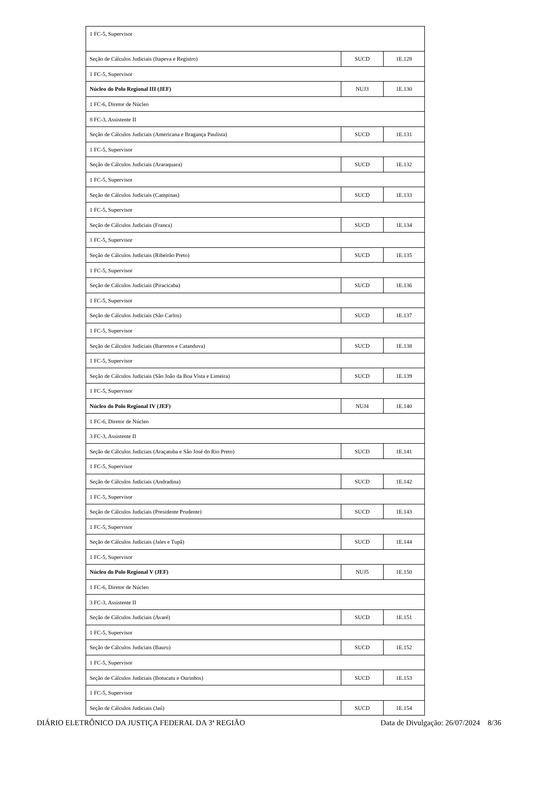| 1 FC-5, Supervisor | | |
| Seção de Cálculos Judiciais (Itapeva e Registro) | SUCD | 1E.128 |
| 1 FC-5, Supervisor | | |
| Núcleo do Polo Regional III (JEF) | NUJ3 | 1E.130 |
| 1 FC-6, Diretor de Núcleo | | |
| 8 FC-3, Assistente II | | |
| Seção de Cálculos Judiciais (Americana e Bragança Paulista) | SUCD | 1E.131 |
| 1 FC-5, Supervisor | | |
| Seção de Cálculos Judiciais (Araraquara) | SUCD | 1E.132 |
| 1 FC-5, Supervisor | | |
| Seção de Cálculos Judiciais (Campinas) | SUCD | 1E.133 |
| 1 FC-5, Supervisor | | |
| Seção de Cálculos Judiciais (Franca) | SUCD | 1E.134 |
| 1 FC-5, Supervisor | | |
| Seção de Cálculos Judiciais (Ribeirão Preto) | SUCD | 1E.135 |
| 1 FC-5, Supervisor | | |
| Seção de Cálculos Judiciais (Piracicaba) | SUCD | 1E.136 |
| 1 FC-5, Supervisor | | |
| Seção de Cálculos Judiciais (São Carlos) | SUCD | 1E.137 |
| 1 FC-5, Supervisor | | |
| Seção de Cálculos Judiciais (Barretos e Catanduva) | SUCD | 1E.138 |
| 1 FC-5, Supervisor | | |
| Seção de Cálculos Judiciais (São João da Boa Vista e Limeira) | SUCD | 1E.139 |
| 1 FC-5, Supervisor | | |
| Núcleo do Polo Regional IV (JEF) | NUJ4 | 1E.140 |
| 1 FC-6, Diretor de Núcleo | | |
| 3 FC-3, Assistente II | | |
| Seção de Cálculos Judiciais (Araçatuba e São José do Rio Preto) | SUCD | 1E.141 |
| 1 FC-5, Supervisor | | |
| Seção de Cálculos Judiciais (Andradina) | SUCD | 1E.142 |
| 1 FC-5, Supervisor | | |
| Seção de Cálculos Judiciais (Presidente Prudente) | SUCD | 1E.143 |
| 1 FC-5, Supervisor | | |
| Seção de Cálculos Judiciais (Jales e Tupã) | SUCD | 1E.144 |
| 1 FC-5, Supervisor | | |
| Núcleo do Polo Regional V (JEF) | NUJ5 | 1E.150 |
| 1 FC-6, Diretor de Núcleo | | |
| 3 FC-3, Assistente II | | |
| Seção de Cálculos Judiciais (Avaré) | SUCD | 1E.151 |
| 1 FC-5, Supervisor | | |
| Seção de Cálculos Judiciais (Bauru) | SUCD | 1E.152 |
| 1 FC-5, Supervisor | | |
| Seção de Cálculos Judiciais (Botucatu e Ourinhos) | SUCD | 1E.153 |
| 1 FC-5, Supervisor | | |
| Seção de Cálculos Judiciais (Jaú) | SUCD | 1E.154 |
DIÁRIO ELETRÔNICO DA JUSTIÇA FEDERAL DA 3ª REGIÃO Data de Divulgação: 26/07/2024 8/36